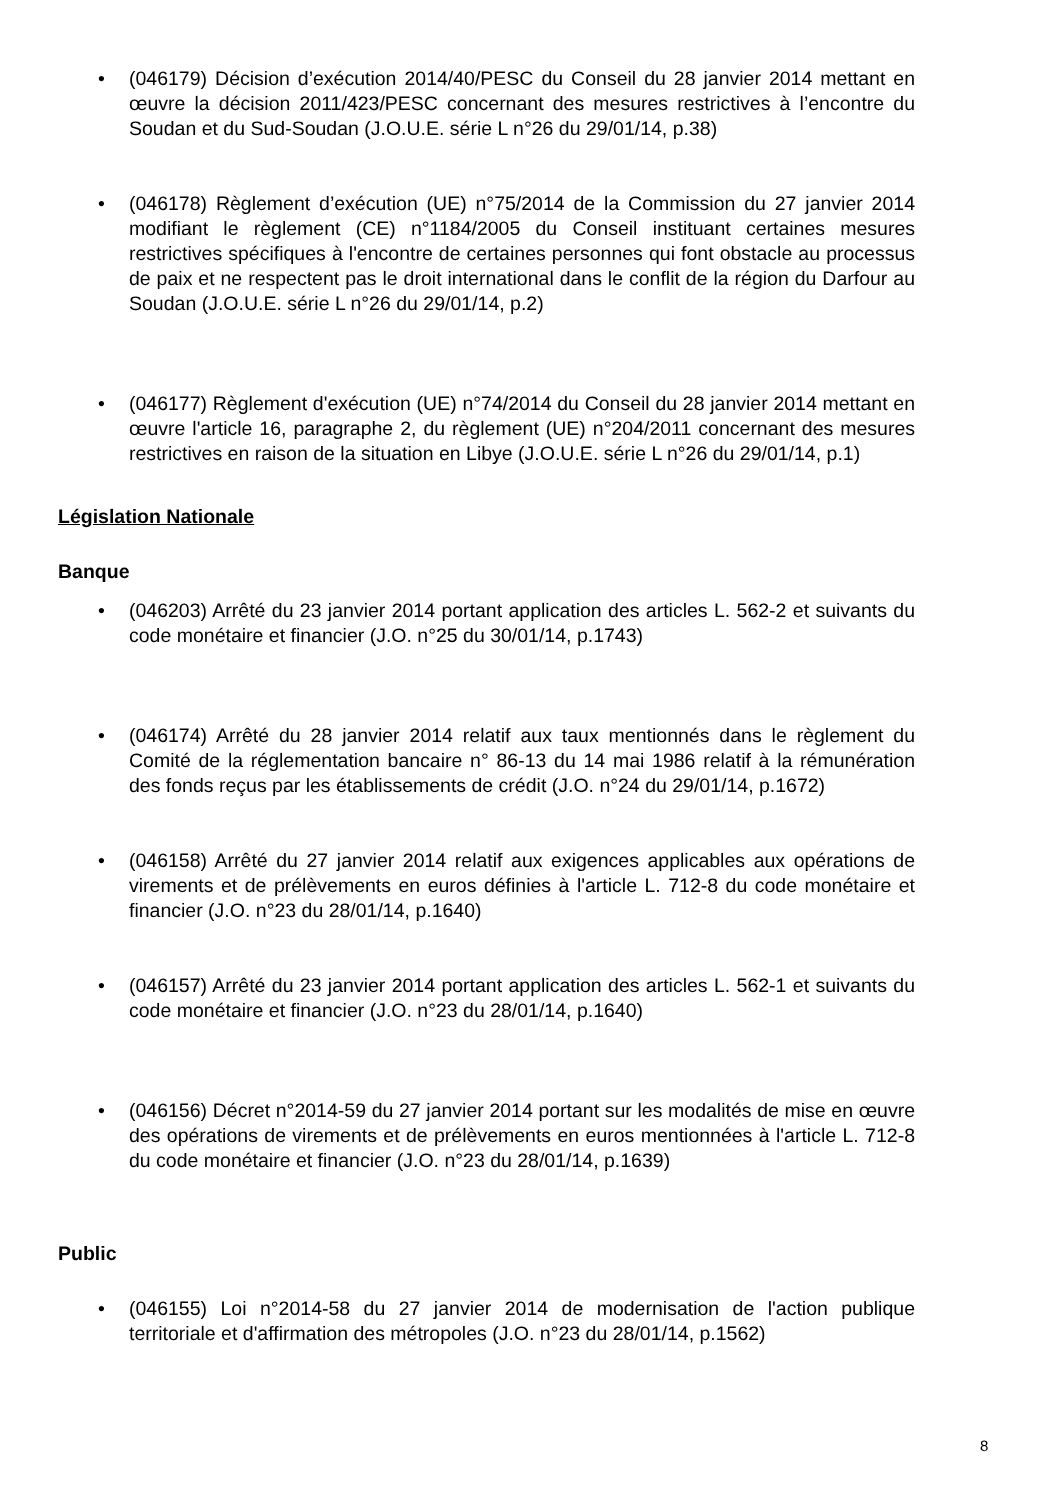• (046179) Décision d’exécution 2014/40/PESC du Conseil du 28 janvier 2014 mettant en œuvre la décision 2011/423/PESC concernant des mesures restrictives à l’encontre du Soudan et du Sud-Soudan (J.O.U.E. série L n°26 du 29/01/14, p.38)
• (046178) Règlement d’exécution (UE) n°75/2014 de la Commission du 27 janvier 2014 modifiant le règlement (CE) n°1184/2005 du Conseil instituant certaines mesures restrictives spécifiques à l'encontre de certaines personnes qui font obstacle au processus de paix et ne respectent pas le droit international dans le conflit de la région du Darfour au Soudan (J.O.U.E. série L n°26 du 29/01/14, p.2)
• (046177) Règlement d'exécution (UE) n°74/2014 du Conseil du 28 janvier 2014 mettant en œuvre l'article 16, paragraphe 2, du règlement (UE) n°204/2011 concernant des mesures restrictives en raison de la situation en Libye (J.O.U.E. série L n°26 du 29/01/14, p.1)
Législation Nationale
Banque
• (046203) Arrêté du 23 janvier 2014 portant application des articles L. 562-2 et suivants du code monétaire et financier (J.O. n°25 du 30/01/14, p.1743)
• (046174) Arrêté du 28 janvier 2014 relatif aux taux mentionnés dans le règlement du Comité de la réglementation bancaire n° 86-13 du 14 mai 1986 relatif à la rémunération des fonds reçus par les établissements de crédit (J.O. n°24 du 29/01/14, p.1672)
• (046158) Arrêté du 27 janvier 2014 relatif aux exigences applicables aux opérations de virements et de prélèvements en euros définies à l'article L. 712-8 du code monétaire et financier (J.O. n°23 du 28/01/14, p.1640)
• (046157) Arrêté du 23 janvier 2014 portant application des articles L. 562-1 et suivants du code monétaire et financier (J.O. n°23 du 28/01/14, p.1640)
• (046156) Décret n°2014-59 du 27 janvier 2014 portant sur les modalités de mise en œuvre des opérations de virements et de prélèvements en euros mentionnées à l'article L. 712-8 du code monétaire et financier (J.O. n°23 du 28/01/14, p.1639)
Public
• (046155) Loi n°2014-58 du 27 janvier 2014 de modernisation de l'action publique territoriale et d'affirmation des métropoles (J.O. n°23 du 28/01/14, p.1562)
8